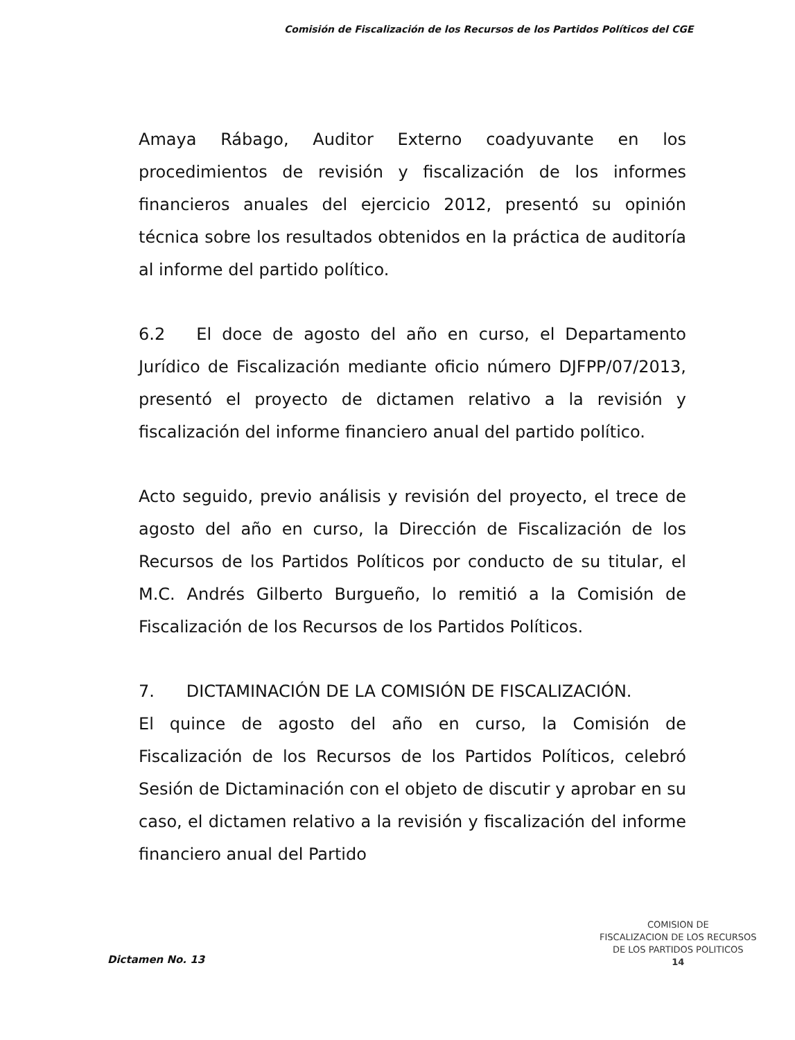Comisión de Fiscalización de los Recursos de los Partidos Políticos del CGE
Amaya Rábago, Auditor Externo coadyuvante en los procedimientos de revisión y fiscalización de los informes financieros anuales del ejercicio 2012, presentó su opinión técnica sobre los resultados obtenidos en la práctica de auditoría al informe del partido político.
6.2 El doce de agosto del año en curso, el Departamento Jurídico de Fiscalización mediante oficio número DJFPP/07/2013, presentó el proyecto de dictamen relativo a la revisión y fiscalización del informe financiero anual del partido político.
Acto seguido, previo análisis y revisión del proyecto, el trece de agosto del año en curso, la Dirección de Fiscalización de los Recursos de los Partidos Políticos por conducto de su titular, el M.C. Andrés Gilberto Burgueño, lo remitió a la Comisión de Fiscalización de los Recursos de los Partidos Políticos.
7. DICTAMINACIÓN DE LA COMISIÓN DE FISCALIZACIÓN.
El quince de agosto del año en curso, la Comisión de Fiscalización de los Recursos de los Partidos Políticos, celebró Sesión de Dictaminación con el objeto de discutir y aprobar en su caso, el dictamen relativo a la revisión y fiscalización del informe financiero anual del Partido
Dictamen No. 13
COMISION DE
FISCALIZACION DE LOS RECURSOS
DE LOS PARTIDOS POLITICOS
14